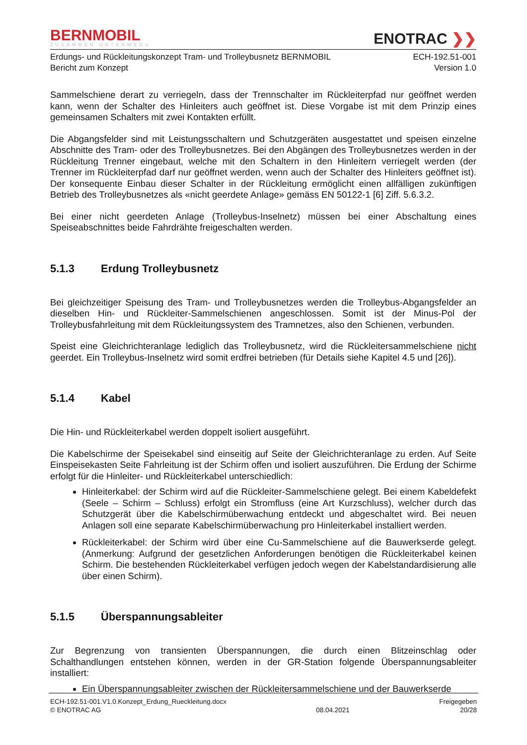BERNMOBIL
ZUSAMMEN UNTERWEGS
ENOTRAC ❯❯
Erdungs- und Rückleitungskonzept Tram- und Trolleybusnetz BERNMOBIL
Bericht zum Konzept
ECH-192.51-001
Version 1.0
Sammelschiene derart zu verriegeln, dass der Trennschalter im Rückleiterpfad nur geöffnet werden kann, wenn der Schalter des Hinleiters auch geöffnet ist. Diese Vorgabe ist mit dem Prinzip eines gemeinsamen Schalters mit zwei Kontakten erfüllt.
Die Abgangsfelder sind mit Leistungsschaltern und Schutzgeräten ausgestattet und speisen einzelne Abschnitte des Tram- oder des Trolleybusnetzes. Bei den Abgängen des Trolleybusnetzes werden in der Rückleitung Trenner eingebaut, welche mit den Schaltern in den Hinleitern verriegelt werden (der Trenner im Rückleiterpfad darf nur geöffnet werden, wenn auch der Schalter des Hinleiters geöffnet ist). Der konsequente Einbau dieser Schalter in der Rückleitung ermöglicht einen allfälligen zukünftigen Betrieb des Trolleybusnetzes als «nicht geerdete Anlage» gemäss EN 50122-1 [6] Ziff. 5.6.3.2.
Bei einer nicht geerdeten Anlage (Trolleybus-Inselnetz) müssen bei einer Abschaltung eines Speiseabschnittes beide Fahrdrähte freigeschalten werden.
5.1.3 Erdung Trolleybusnetz
Bei gleichzeitiger Speisung des Tram- und Trolleybusnetzes werden die Trolleybus-Abgangsfelder an dieselben Hin- und Rückleiter-Sammelschienen angeschlossen. Somit ist der Minus-Pol der Trolleybusfahrleitung mit dem Rückleitungssystem des Tramnetzes, also den Schienen, verbunden.
Speist eine Gleichrichteranlage lediglich das Trolleybusnetz, wird die Rückleitersammelschiene nicht geerdet. Ein Trolleybus-Inselnetz wird somit erdfrei betrieben (für Details siehe Kapitel 4.5 und [26]).
5.1.4 Kabel
Die Hin- und Rückleiterkabel werden doppelt isoliert ausgeführt.
Die Kabelschirme der Speisekabel sind einseitig auf Seite der Gleichrichteranlage zu erden. Auf Seite Einspeisekasten Seite Fahrleitung ist der Schirm offen und isoliert auszuführen. Die Erdung der Schirme erfolgt für die Hinleiter- und Rückleiterkabel unterschiedlich:
Hinleiterkabel: der Schirm wird auf die Rückleiter-Sammelschiene gelegt. Bei einem Kabeldefekt (Seele – Schirm – Schluss) erfolgt ein Stromfluss (eine Art Kurzschluss), welcher durch das Schutzgerät über die Kabelschirmüberwachung entdeckt und abgeschaltet wird. Bei neuen Anlagen soll eine separate Kabelschirmüberwachung pro Hinleiterkabel installiert werden.
Rückleiterkabel: der Schirm wird über eine Cu-Sammelschiene auf die Bauwerkserde gelegt. (Anmerkung: Aufgrund der gesetzlichen Anforderungen benötigen die Rückleiterkabel keinen Schirm. Die bestehenden Rückleiterkabel verfügen jedoch wegen der Kabelstandardisierung alle über einen Schirm).
5.1.5 Überspannungsableiter
Zur Begrenzung von transienten Überspannungen, die durch einen Blitzeinschlag oder Schalthandlungen entstehen können, werden in der GR-Station folgende Überspannungsableiter installiert:
Ein Überspannungsableiter zwischen der Rückleitersammelschiene und der Bauwerkserde
ECH-192.51-001.V1.0.Konzept_Erdung_Rueckleitung.docx
© ENOTRAC AG
08.04.2021 Freigegeben
20/28